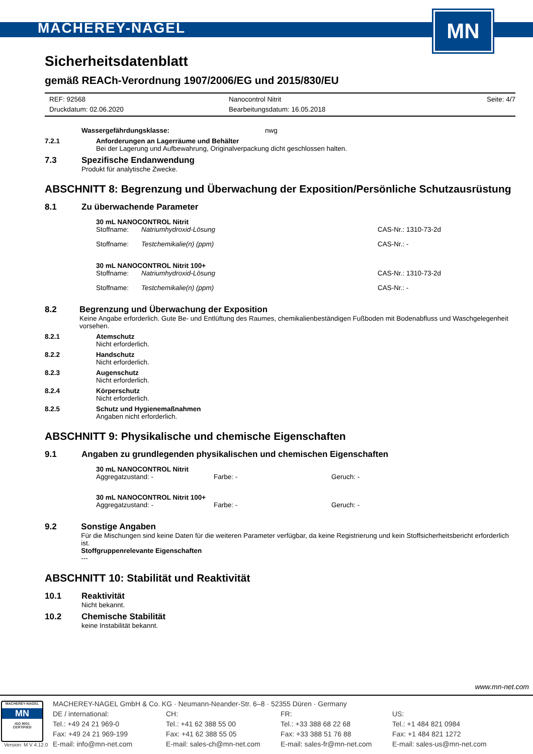MACHEREY-NAGEL
MN
Sicherheitsdatenblatt
gemäß REACh-Verordnung 1907/2006/EG und 2015/830/EU
REF: 92568
Druckdatum: 02.06.2020
Nanocontrol Nitrit
Bearbeitungsdatum: 16.05.2018
Seite: 4/7
Wassergefährdungsklasse: nwg
7.2.1 Anforderungen an Lagerräume und Behälter
Bei der Lagerung und Aufbewahrung, Originalverpackung dicht geschlossen halten.
7.3 Spezifische Endanwendung
Produkt für analytische Zwecke.
ABSCHNITT 8: Begrenzung und Überwachung der Exposition/Persönliche Schutzausrüstung
8.1 Zu überwachende Parameter
30 mL NANOCONTROL Nitrit
Stoffname:
Natriumhydroxid-Lösung
CAS-Nr.: 1310-73-2d
Stoffname:
Testchemikalie(n) (ppm)
CAS-Nr.: -
30 mL NANOCONTROL Nitrit 100+
Stoffname:
Natriumhydroxid-Lösung
CAS-Nr.: 1310-73-2d
Stoffname:
Testchemikalie(n) (ppm)
CAS-Nr.: -
8.2 Begrenzung und Überwachung der Exposition
Keine Angabe erforderlich. Gute Be- und Entlüftung des Raumes, chemikalienbeständigen Fußboden mit Bodenabfluss und Waschgelegenheit vorsehen.
8.2.1 Atemschutz
Nicht erforderlich.
8.2.2 Handschutz
Nicht erforderlich.
8.2.3 Augenschutz
Nicht erforderlich.
8.2.4 Körperschutz
Nicht erforderlich.
8.2.5 Schutz und Hygienemaßnahmen
Angaben nicht erforderlich.
ABSCHNITT 9: Physikalische und chemische Eigenschaften
9.1 Angaben zu grundlegenden physikalischen und chemischen Eigenschaften
30 mL NANOCONTROL Nitrit
Aggregatzustand: -
Farbe: -
Geruch: -
30 mL NANOCONTROL Nitrit 100+
Aggregatzustand: -
Farbe: -
Geruch: -
9.2 Sonstige Angaben
Für die Mischungen sind keine Daten für die weiteren Parameter verfügbar, da keine Registrierung und kein Stoffsicherheitsbericht erforderlich ist.
Stoffgruppenrelevante Eigenschaften
---
ABSCHNITT 10: Stabilität und Reaktivität
10.1 Reaktivität
Nicht bekannt.
10.2 Chemische Stabilität
keine Instabilität bekannt.
www.mn-net.com
MACHEREY-NAGEL
MN
ISO 9001
CERTIFIED
MACHEREY-NAGEL GmbH & Co. KG · Neumann-Neander-Str. 6–8 · 52355 Düren · Germany
DE / international:
CH:
FR:
US:
Tel.: +49 24 21 969-0
Tel.: +41 62 388 55 00
Tel.: +33 388 68 22 68
Tel.: +1 484 821 0984
Fax: +49 24 21 969-199
Fax: +41 62 388 55 05
Fax: +33 388 51 76 88
Fax: +1 484 821 1272
E-mail: info@mn-net.com
E-mail: sales-ch@mn-net.com
E-mail: sales-fr@mn-net.com
E-mail: sales-us@mn-net.com
Version: M V 4.12.0